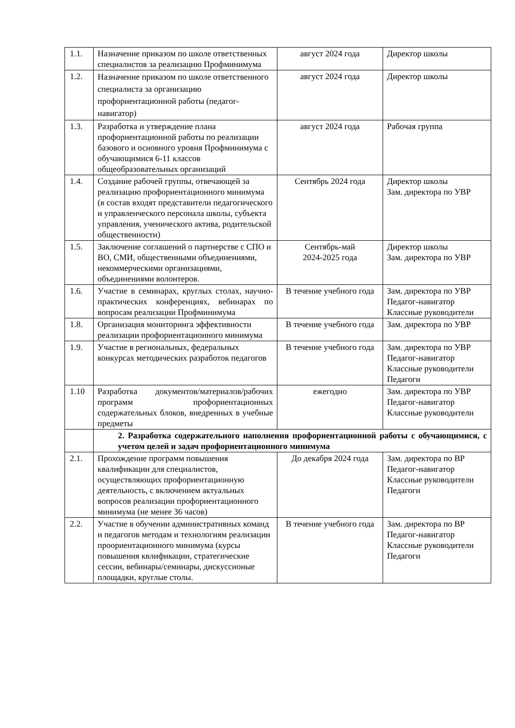| 1.1. | Назначение приказом по школе ответственных специалистов за реализацию Профминимума | август 2024 года | Директор школы |
| 1.2. | Назначение приказом по школе ответственного специалиста за организацию профориентационной работы (педагог-навигатор) | август 2024 года | Директор школы |
| 1.3. | Разработка и утверждение плана профориентационной работы по реализации базового и основного уровня Профминимума с обучающимися 6-11 классов общеобразовательных организаций | август 2024 года | Рабочая группа |
| 1.4. | Создание рабочей группы, отвечающей за реализацию профориентационного минимума (в состав входят представители педагогического и управленческого персонала школы, субъекта управления, ученического актива, родительской общественности) | Сентябрь 2024 года | Директор школы Зам. директора по УВР |
| 1.5. | Заключение соглашений о партнерстве с СПО и ВО, СМИ, общественными объединениями, некоммерческими организациями, объединениями волонтеров. | Сентябрь-май 2024-2025 года | Директор школы Зам. директора по УВР |
| 1.6. | Участие в семинарах, круглых столах, научно-практических конференциях, вебинарах по вопросам реализации Профминимума | В течение учебного года | Зам. директора по УВР Педагог-навигатор Классные руководители |
| 1.8. | Организация мониторинга эффективности реализации профориентационного минимума | В течение учебного года | Зам. директора по УВР |
| 1.9. | Участие в региональных, федеральных конкурсах методических разработок педагогов | В течение учебного года | Зам. директора по УВР Педагог-навигатор Классные руководители Педагоги |
| 1.10 | Разработка документов/материалов/рабочих программ профориентационных содержательных блоков, внедренных в учебные предметы | ежегодно | Зам. директора по УВР Педагог-навигатор Классные руководители |
| | 2. Разработка содержательного наполнения профориентационной работы с обучающимися, с учетом целей и задач профориентационного минимума | | |
| 2.1. | Прохождение программ повышения квалификации для специалистов, осуществляющих профориентационную деятельность, с включением актуальных вопросов реализации профориентационного минимума (не менее 36 часов) | До декабря 2024 года | Зам. директора по ВР Педагог-навигатор Классные руководители Педагоги |
| 2.2. | Участие в обучении административных команд и педагогов методам и технологиям реализации проориентационного минимума (курсы повышения квлификации, стратегические сессии, вебинары/семинары, дискуссионые площадки, круглые столы. | В течение учебного года | Зам. директора по ВР Педагог-навигатор Классные руководители Педагоги |